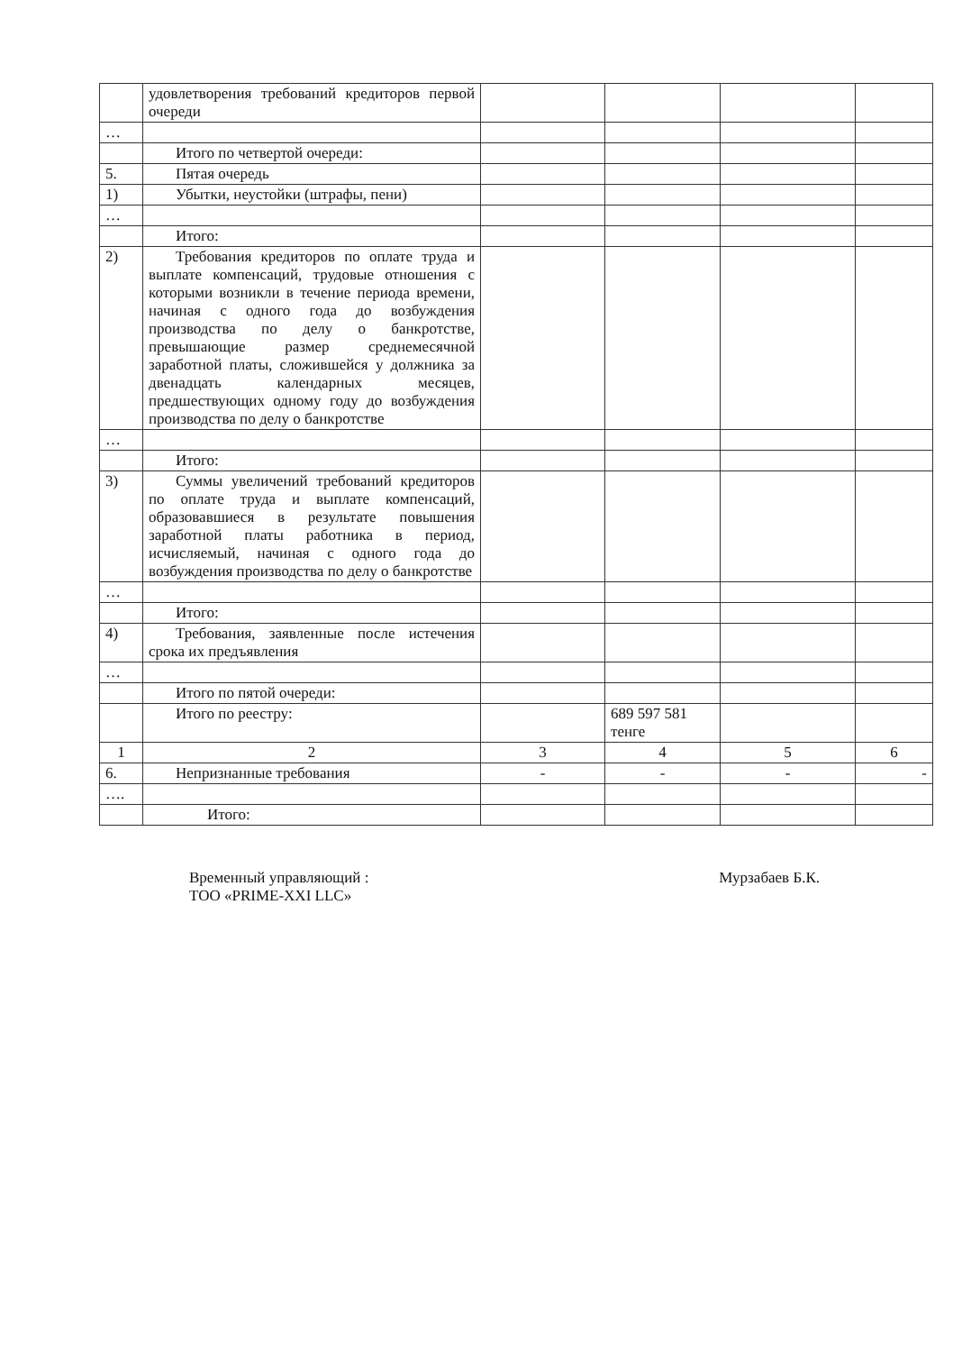| | удовлетворения требований кредиторов первой очереди | | | | |
| … | | | | | |
| | Итого по четвертой очереди: | | | | |
| 5. | Пятая очередь | | | | |
| 1) | Убытки, неустойки (штрафы, пени) | | | | |
| … | | | | | |
| | Итого: | | | | |
| 2) | Требования кредиторов по оплате труда и выплате компенсаций, трудовые отношения с которыми возникли в течение периода времени, начиная с одного года до возбуждения производства по делу о банкротстве, превышающие размер среднемесячной заработной платы, сложившейся у должника за двенадцать календарных месяцев, предшествующих одному году до возбуждения производства по делу о банкротстве | | | | |
| … | | | | | |
| | Итого: | | | | |
| 3) | Суммы увеличений требований кредиторов по оплате труда и выплате компенсаций, образовавшиеся в результате повышения заработной платы работника в период, исчисляемый, начиная с одного года до возбуждения производства по делу о банкротстве | | | | |
| … | | | | | |
| | Итого: | | | | |
| 4) | Требования, заявленные после истечения срока их предъявления | | | | |
| … | | | | | |
| | Итого по пятой очереди: | | | | |
| | Итого по реестру: | | 689 597 581 тенге | | |
| 1 | 2 | 3 | 4 | 5 | 6 |
| 6. | Непризнанные требования | - | - | - | - |
| …. | | | | | |
| | Итого: | | | | |
Временный управляющий :
ТОО «PRIME-XXI LLC»
Мурзабаев Б.К.